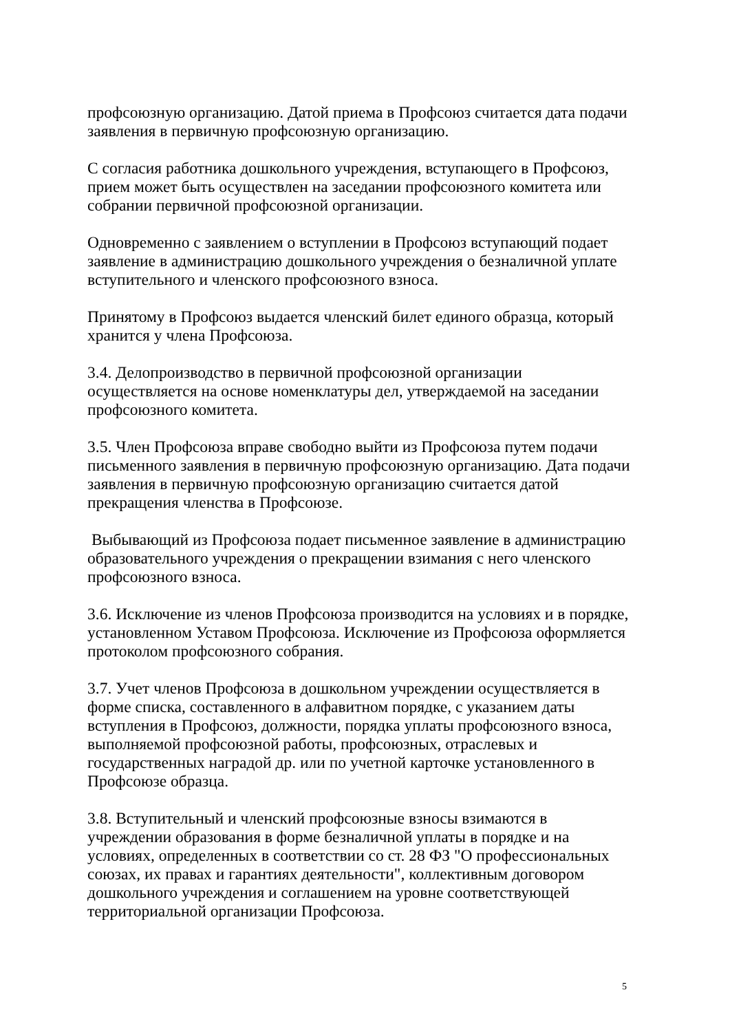профсоюзную организацию. Датой приема в Профсоюз считается дата подачи заявления в первичную профсоюзную организацию.
С согласия работника дошкольного учреждения, вступающего в Профсоюз, прием может быть осуществлен на заседании профсоюзного комитета или собрании первичной профсоюзной организации.
Одновременно с заявлением о вступлении в Профсоюз вступающий подает заявление в администрацию дошкольного учреждения о безналичной уплате вступительного и членского профсоюзного взноса.
Принятому в Профсоюз выдается членский билет единого образца, который хранится у члена Профсоюза.
3.4. Делопроизводство в первичной профсоюзной организации осуществляется на основе номенклатуры дел, утверждаемой на заседании профсоюзного комитета.
3.5. Член Профсоюза вправе свободно выйти из Профсоюза путем подачи письменного заявления в первичную профсоюзную организацию. Дата подачи заявления в первичную профсоюзную организацию считается датой прекращения членства в Профсоюзе.
Выбывающий из Профсоюза подает письменное заявление в администрацию образовательного учреждения о прекращении взимания с него членского профсоюзного взноса.
3.6. Исключение из членов Профсоюза производится на условиях и в порядке, установленном Уставом Профсоюза. Исключение из Профсоюза оформляется протоколом профсоюзного собрания.
3.7. Учет членов Профсоюза в дошкольном учреждении осуществляется в форме списка, составленного в алфавитном порядке, с указанием даты вступления в Профсоюз, должности, порядка уплаты профсоюзного взноса, выполняемой профсоюзной работы, профсоюзных, отраслевых и государственных наградой др. или по учетной карточке установленного в Профсоюзе образца.
3.8. Вступительный и членский профсоюзные взносы взимаются в учреждении образования в форме безналичной уплаты в порядке и на условиях, определенных в соответствии со ст. 28 ФЗ "О профессиональных союзах, их правах и гарантиях деятельности", коллективным договором дошкольного учреждения и соглашением на уровне соответствующей территориальной организации Профсоюза.
5